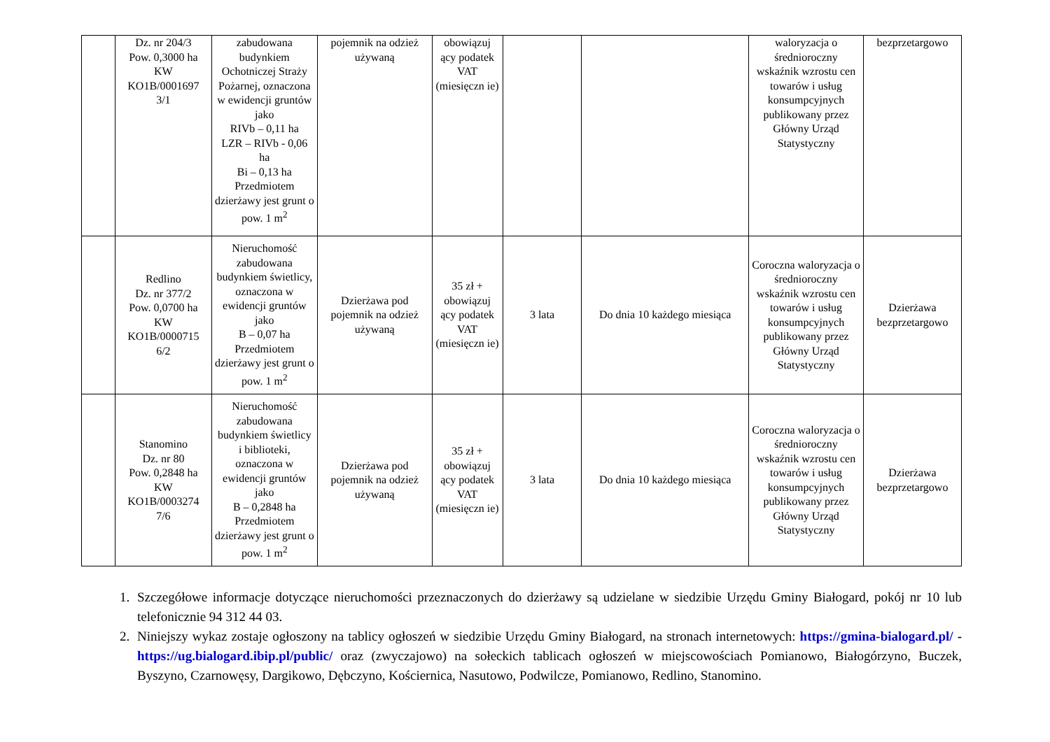| | Dz. nr 204/3 Pow. 0,3000 ha KW KO1B/0001697 3/1 | zabudowana budynkiem Ochotniczej Straży Pożarnej, oznaczona w ewidencji gruntów jako RIVb – 0,11 ha LZR – RIVb - 0,06 ha Bi – 0,13 ha Przedmiotem dzierżawy jest grunt o pow. 1 m<sup>2</sup> | pojemnik na odzież używaną | obowiązuj ący podatek VAT (miesięczn ie) | | | waloryzacja o średnioroczny wskaźnik wzrostu cen towarów i usług konsumpcyjnych publikowany przez Główny Urząd Statystyczny | bezprzetargowo |
| | Redlino Dz. nr 377/2 Pow. 0,0700 ha KW KO1B/0000715 6/2 | Nieruchomość zabudowana budynkiem świetlicy, oznaczona w ewidencji gruntów jako B – 0,07 ha Przedmiotem dzierżawy jest grunt o pow. 1 m<sup>2</sup> | Dzierżawa pod pojemnik na odzież używaną | 35 zł + obowiązuj ący podatek VAT (miesięczn ie) | 3 lata | Do dnia 10 każdego miesiąca | Coroczna waloryzacja o średnioroczny wskaźnik wzrostu cen towarów i usług konsumpcyjnych publikowany przez Główny Urząd Statystyczny | Dzierżawa bezprzetargowo |
| | Stanomino Dz. nr 80 Pow. 0,2848 ha KW KO1B/0003274 7/6 | Nieruchomość zabudowana budynkiem świetlicy i biblioteki, oznaczona w ewidencji gruntów jako B – 0,2848 ha Przedmiotem dzierżawy jest grunt o pow. 1 m<sup>2</sup> | Dzierżawa pod pojemnik na odzież używaną | 35 zł + obowiązuj ący podatek VAT (miesięczn ie) | 3 lata | Do dnia 10 każdego miesiąca | Coroczna waloryzacja o średnioroczny wskaźnik wzrostu cen towarów i usług konsumpcyjnych publikowany przez Główny Urząd Statystyczny | Dzierżawa bezprzetargowo |
1. Szczegółowe informacje dotyczące nieruchomości przeznaczonych do dzierżawy są udzielane w siedzibie Urzędu Gminy Białogard, pokój nr 10 lub telefonicznie 94 312 44 03.
2. Niniejszy wykaz zostaje ogłoszony na tablicy ogłoszeń w siedzibie Urzędu Gminy Białogard, na stronach internetowych: https://gmina-bialogard.pl/ - https://ug.bialogard.ibip.pl/public/ oraz (zwyczajowo) na sołeckich tablicach ogłoszeń w miejscowościach Pomianowo, Białogórzyno, Buczek, Byszyno, Czarnowęsy, Dargikowo, Dębczyno, Kościernica, Nasutowo, Podwilcze, Pomianowo, Redlino, Stanomino.